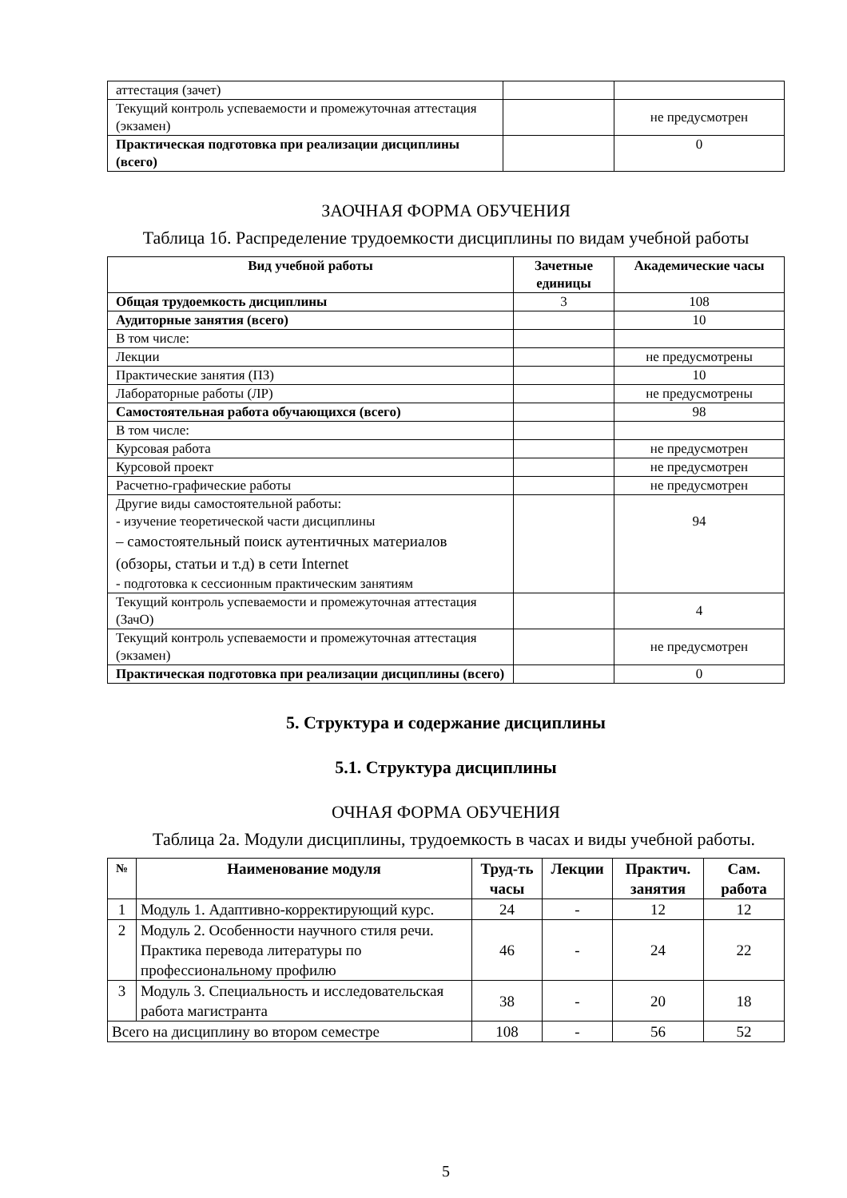| аттестация (зачет) | | |
| Текущий контроль успеваемости и промежуточная аттестация (экзамен) | | не предусмотрен |
| Практическая подготовка при реализации дисциплины (всего) | | 0 |
ЗАОЧНАЯ ФОРМА ОБУЧЕНИЯ
Таблица 1б. Распределение трудоемкости дисциплины по видам учебной работы
| Вид учебной работы | Зачетные единицы | Академические часы |
| --- | --- | --- |
| Общая трудоемкость дисциплины | 3 | 108 |
| Аудиторные занятия (всего) | | 10 |
| В том числе: | | |
| Лекции | | не предусмотрены |
| Практические занятия (ПЗ) | | 10 |
| Лабораторные работы (ЛР) | | не предусмотрены |
| Самостоятельная работа обучающихся (всего) | | 98 |
| В том числе: | | |
| Курсовая работа | | не предусмотрен |
| Курсовой проект | | не предусмотрен |
| Расчетно-графические работы | | не предусмотрен |
| Другие виды самостоятельной работы: - изучение теоретической части дисциплины – самостоятельный поиск аутентичных материалов (обзоры, статьи и т.д) в сети Internet - подготовка к сессионным практическим занятиям | | 94 |
| Текущий контроль успеваемости и промежуточная аттестация (ЗачО) | | 4 |
| Текущий контроль успеваемости и промежуточная аттестация (экзамен) | | не предусмотрен |
| Практическая подготовка при реализации дисциплины (всего) | | 0 |
5. Структура и содержание дисциплины
5.1. Структура дисциплины
ОЧНАЯ ФОРМА ОБУЧЕНИЯ
Таблица 2а. Модули дисциплины, трудоемкость в часах и виды учебной работы.
| № | Наименование модуля | Труд-ть часы | Лекции | Практич. занятия | Сам. работа |
| --- | --- | --- | --- | --- | --- |
| 1 | Модуль 1. Адаптивно-корректирующий курс. | 24 | - | 12 | 12 |
| 2 | Модуль 2. Особенности научного стиля речи. Практика перевода литературы по профессиональному профилю | 46 | - | 24 | 22 |
| 3 | Модуль 3. Специальность и исследовательская работа магистранта | 38 | - | 20 | 18 |
| Всего на дисциплину во втором семестре | | 108 | - | 56 | 52 |
5